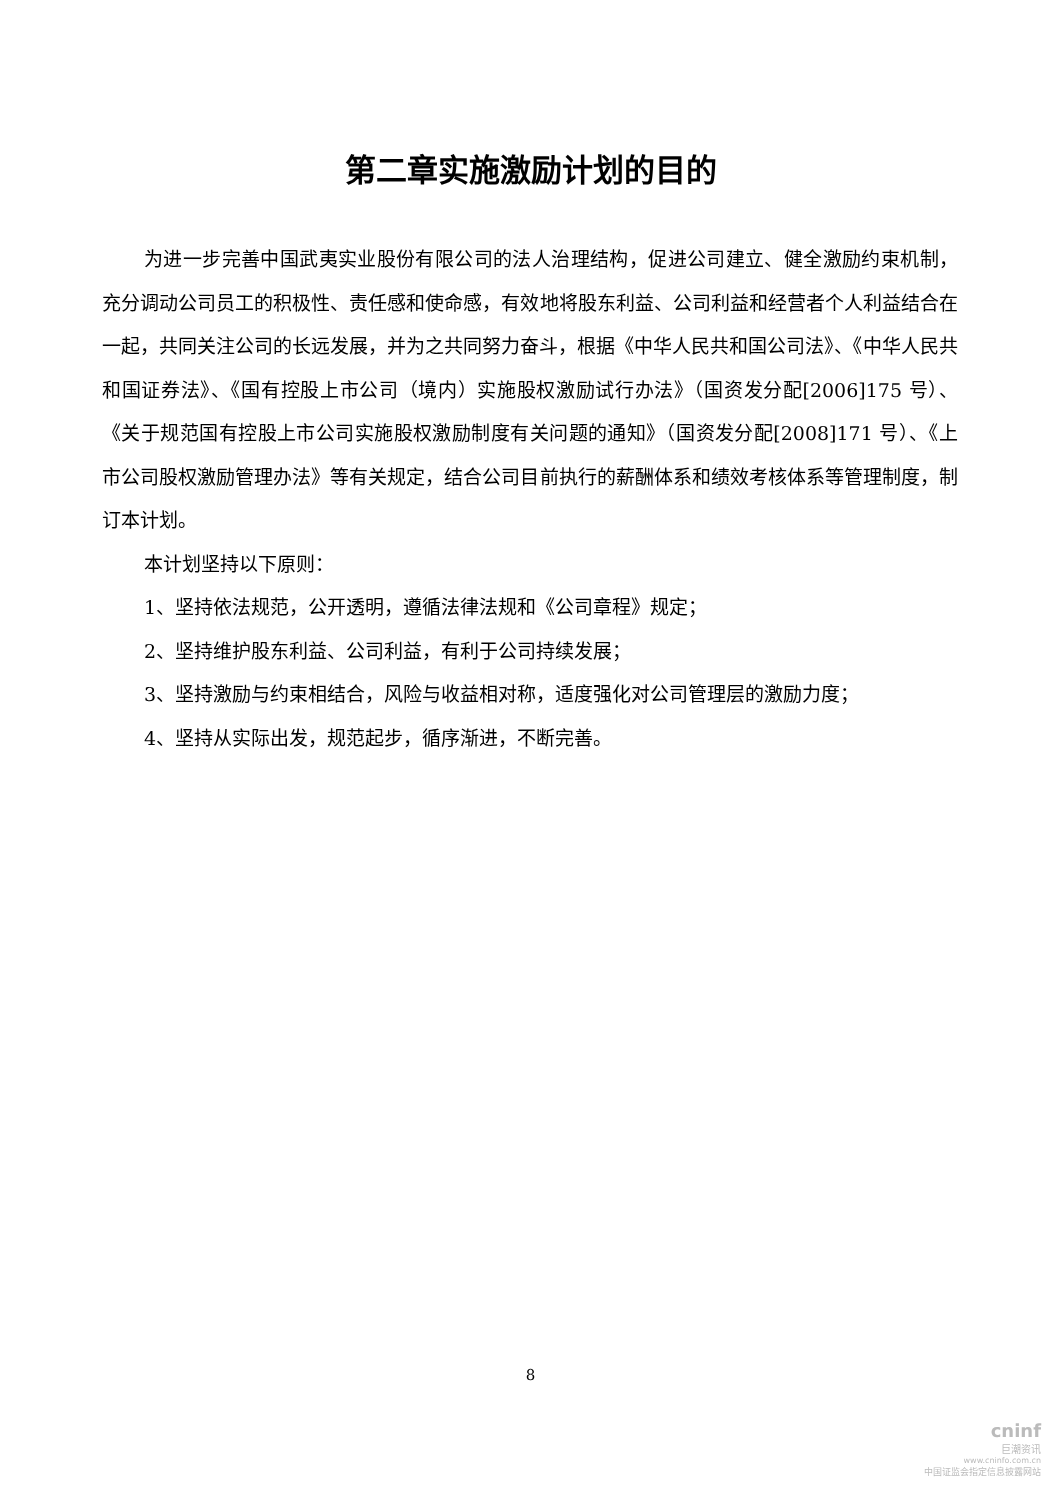第二章实施激励计划的目的
为进一步完善中国武夷实业股份有限公司的法人治理结构，促进公司建立、健全激励约束机制，充分调动公司员工的积极性、责任感和使命感，有效地将股东利益、公司利益和经营者个人利益结合在一起，共同关注公司的长远发展，并为之共同努力奋斗，根据《中华人民共和国公司法》、《中华人民共和国证券法》、《国有控股上市公司（境内）实施股权激励试行办法》（国资发分配[2006]175 号）、《关于规范国有控股上市公司实施股权激励制度有关问题的通知》（国资发分配[2008]171 号）、《上市公司股权激励管理办法》等有关规定，结合公司目前执行的薪酬体系和绩效考核体系等管理制度，制订本计划。
本计划坚持以下原则：
1、坚持依法规范，公开透明，遵循法律法规和《公司章程》规定；
2、坚持维护股东利益、公司利益，有利于公司持续发展；
3、坚持激励与约束相结合，风险与收益相对称，适度强化对公司管理层的激励力度；
4、坚持从实际出发，规范起步，循序渐进，不断完善。
8
cninf
巨潮资讯
www.cninfo.com.cn
中国证监会指定信息披露网站